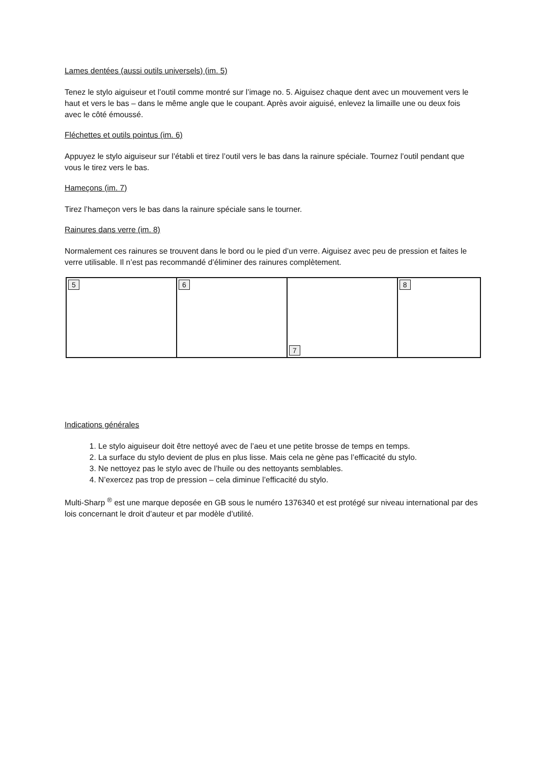Lames dentées (aussi outils universels) (im. 5)
Tenez le stylo aiguiseur et l’outil comme montré sur l’image no. 5. Aiguisez chaque dent avec un mouvement vers le haut et vers le bas – dans le même angle que le coupant. Après avoir aiguisé, enlevez la limaille une ou deux fois avec le côté émoussé.
Fléchettes et outils pointus (im. 6)
Appuyez le stylo aiguiseur sur l’établi et tirez l’outil vers le bas dans la rainure spéciale. Tournez l’outil pendant que vous le tirez vers le bas.
Hameçons (im. 7)
Tirez l’hameçon vers le bas dans la rainure spéciale sans le tourner.
Rainures dans verre (im. 8)
Normalement ces rainures se trouvent dans le bord ou le pied d’un verre. Aiguisez avec peu de pression et faites le verre utilisable. Il n’est pas recommandé d’éliminer des rainures complètement.
5 6
7
8
Indications générales
1. Le stylo aiguiseur doit être nettoyé avec de l’aeu et une petite brosse de temps en temps.
2. La surface du stylo devient de plus en plus lisse. Mais cela ne gène pas l’efficacité du stylo.
3. Ne nettoyez pas le stylo avec de l’huile ou des nettoyants semblables.
4. N’exercez pas trop de pression – cela diminue l’efficacité du stylo.
Multi-Sharp <sup>®</sup> est une marque deposée en GB sous le numéro 1376340 et est protégé sur niveau international par des lois concernant le droit d’auteur et par modèle d’utilité.